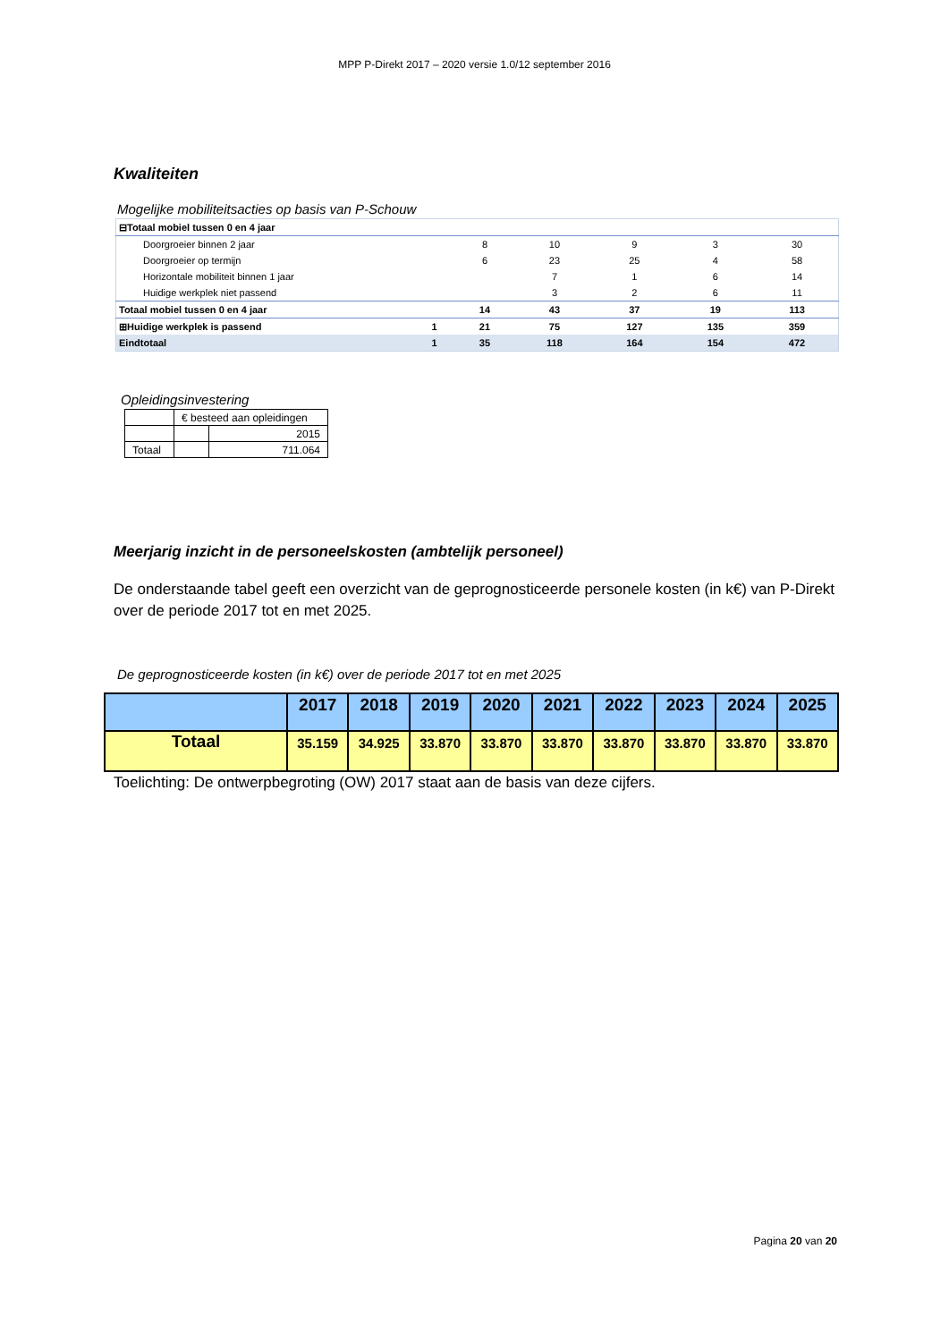MPP P-Direkt 2017 – 2020 versie 1.0/12 september 2016
Kwaliteiten
Mogelijke mobiliteitsacties op basis van P-Schouw
| ⊟Totaal mobiel tussen 0 en 4 jaar | | | | | | |
| Doorgroeier binnen 2 jaar | | 8 | 10 | 9 | 3 | 30 |
| Doorgroeier op termijn | | 6 | 23 | 25 | 4 | 58 |
| Horizontale mobiliteit binnen 1 jaar | | | 7 | 1 | 6 | 14 |
| Huidige werkplek niet passend | | | 3 | 2 | 6 | 11 |
| Totaal mobiel tussen 0 en 4 jaar | | 14 | 43 | 37 | 19 | 113 |
| ⊞Huidige werkplek is passend | 1 | 21 | 75 | 127 | 135 | 359 |
| Eindtotaal | 1 | 35 | 118 | 164 | 154 | 472 |
Opleidingsinvestering
| | € besteed aan opleidingen | |
| | | 2015 |
| Totaal | | 711.064 |
Meerjarig inzicht in de personeelskosten (ambtelijk personeel)
De onderstaande tabel geeft een overzicht van de geprognosticeerde personele kosten (in k€) van P-Direkt over de periode 2017 tot en met 2025.
De geprognosticeerde kosten (in k€) over de periode 2017 tot en met 2025
| | 2017 | 2018 | 2019 | 2020 | 2021 | 2022 | 2023 | 2024 | 2025 |
| Totaal | 35.159 | 34.925 | 33.870 | 33.870 | 33.870 | 33.870 | 33.870 | 33.870 | 33.870 |
Toelichting: De ontwerpbegroting (OW) 2017 staat aan de basis van deze cijfers.
Pagina 20 van 20